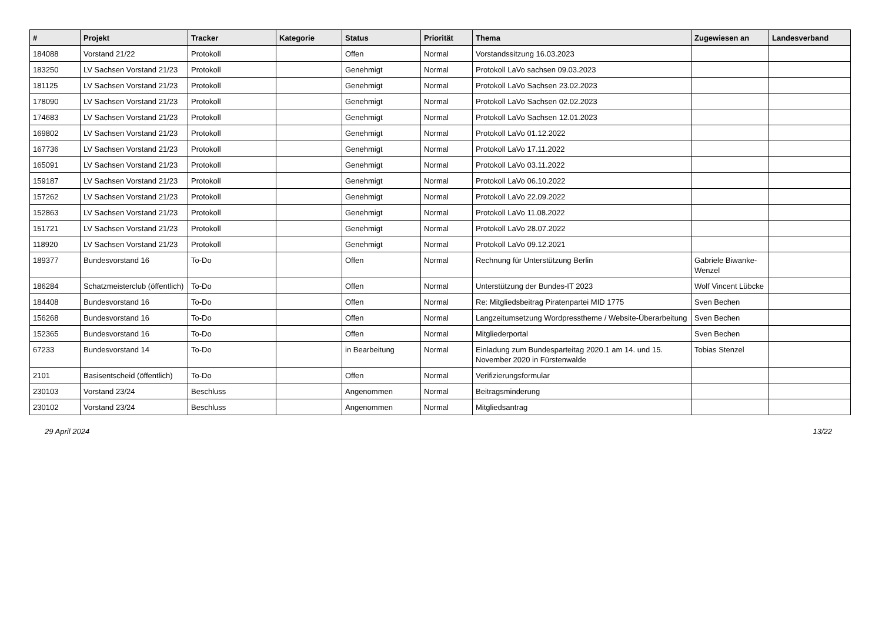| # | Projekt | Tracker | Kategorie | Status | Priorität | Thema | Zugewiesen an | Landesverband |
| --- | --- | --- | --- | --- | --- | --- | --- | --- |
| 184088 | Vorstand 21/22 | Protokoll | | Offen | Normal | Vorstandssitzung 16.03.2023 | | |
| 183250 | LV Sachsen Vorstand 21/23 | Protokoll | | Genehmigt | Normal | Protokoll LaVo sachsen 09.03.2023 | | |
| 181125 | LV Sachsen Vorstand 21/23 | Protokoll | | Genehmigt | Normal | Protokoll LaVo Sachsen 23.02.2023 | | |
| 178090 | LV Sachsen Vorstand 21/23 | Protokoll | | Genehmigt | Normal | Protokoll LaVo Sachsen 02.02.2023 | | |
| 174683 | LV Sachsen Vorstand 21/23 | Protokoll | | Genehmigt | Normal | Protokoll LaVo Sachsen 12.01.2023 | | |
| 169802 | LV Sachsen Vorstand 21/23 | Protokoll | | Genehmigt | Normal | Protokoll LaVo 01.12.2022 | | |
| 167736 | LV Sachsen Vorstand 21/23 | Protokoll | | Genehmigt | Normal | Protokoll LaVo 17.11.2022 | | |
| 165091 | LV Sachsen Vorstand 21/23 | Protokoll | | Genehmigt | Normal | Protokoll LaVo 03.11.2022 | | |
| 159187 | LV Sachsen Vorstand 21/23 | Protokoll | | Genehmigt | Normal | Protokoll LaVo 06.10.2022 | | |
| 157262 | LV Sachsen Vorstand 21/23 | Protokoll | | Genehmigt | Normal | Protokoll LaVo 22.09.2022 | | |
| 152863 | LV Sachsen Vorstand 21/23 | Protokoll | | Genehmigt | Normal | Protokoll LaVo 11.08.2022 | | |
| 151721 | LV Sachsen Vorstand 21/23 | Protokoll | | Genehmigt | Normal | Protokoll LaVo 28.07.2022 | | |
| 118920 | LV Sachsen Vorstand 21/23 | Protokoll | | Genehmigt | Normal | Protokoll LaVo 09.12.2021 | | |
| 189377 | Bundesvorstand 16 | To-Do | | Offen | Normal | Rechnung für Unterstützung Berlin | Gabriele Biwanke-Wenzel | |
| 186284 | Schatzmeisterclub (öffentlich) | To-Do | | Offen | Normal | Unterstützung der Bundes-IT 2023 | Wolf Vincent Lübcke | |
| 184408 | Bundesvorstand 16 | To-Do | | Offen | Normal | Re: Mitgliedsbeitrag Piratenpartei MID 1775 | Sven Bechen | |
| 156268 | Bundesvorstand 16 | To-Do | | Offen | Normal | Langzeitumsetzung Wordpresstheme / Website-Überarbeitung | Sven Bechen | |
| 152365 | Bundesvorstand 16 | To-Do | | Offen | Normal | Mitgliederportal | Sven Bechen | |
| 67233 | Bundesvorstand 14 | To-Do | | in Bearbeitung | Normal | Einladung zum Bundesparteitag 2020.1 am 14. und 15. November 2020 in Fürstenwalde | Tobias Stenzel | |
| 2101 | Basisentscheid (öffentlich) | To-Do | | Offen | Normal | Verifizierungsformular | | |
| 230103 | Vorstand 23/24 | Beschluss | | Angenommen | Normal | Beitragsminderung | | |
| 230102 | Vorstand 23/24 | Beschluss | | Angenommen | Normal | Mitgliedsantrag | | |
29 April 2024 13/22